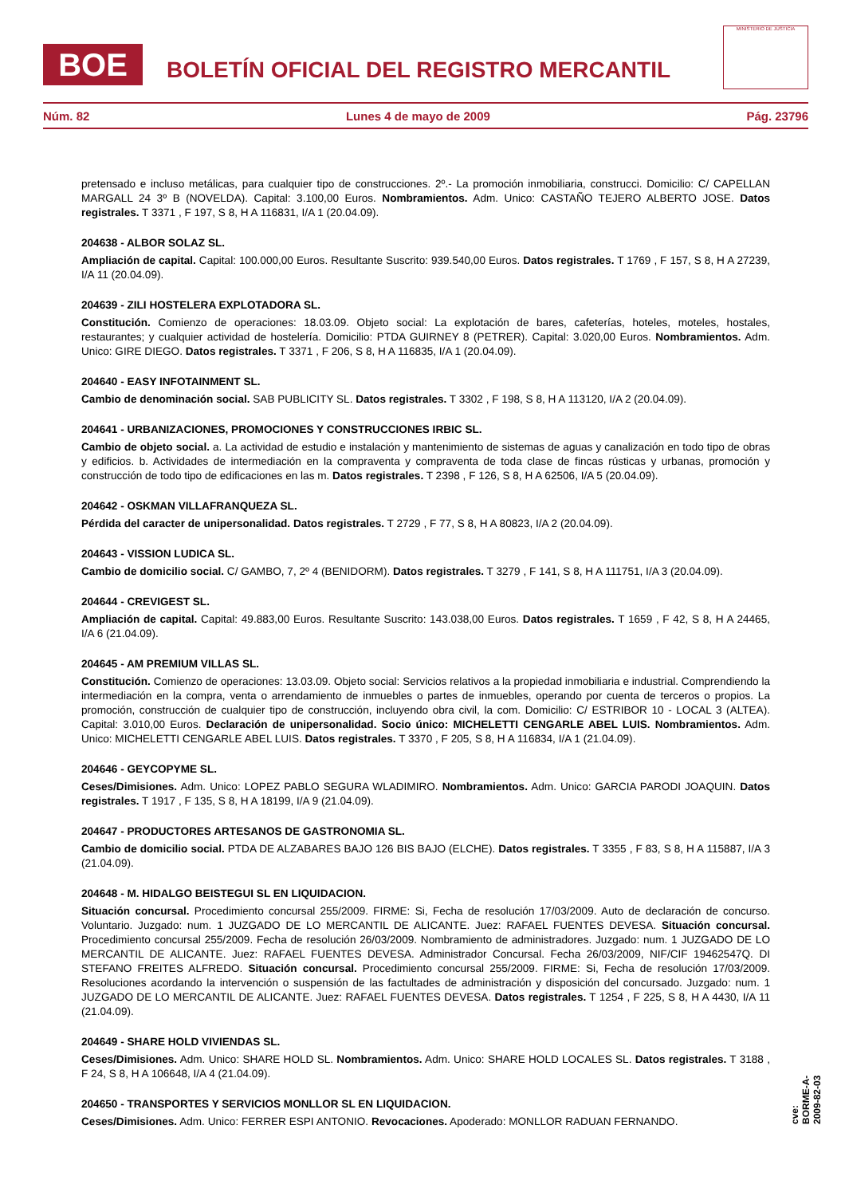BOE
BOLETÍN OFICIAL DEL REGISTRO MERCANTIL
MINISTERIO DE JUSTICIA
Núm. 82 Lunes 4 de mayo de 2009 Pág. 23796
pretensado e incluso metálicas, para cualquier tipo de construcciones. 2º.- La promoción inmobiliaria, construcci. Domicilio: C/ CAPELLAN MARGALL 24 3º B (NOVELDA). Capital: 3.100,00 Euros. Nombramientos. Adm. Unico: CASTAÑO TEJERO ALBERTO JOSE. Datos registrales. T 3371 , F 197, S 8, H A 116831, I/A 1 (20.04.09).
204638 - ALBOR SOLAZ SL.
Ampliación de capital. Capital: 100.000,00 Euros. Resultante Suscrito: 939.540,00 Euros. Datos registrales. T 1769 , F 157, S 8, H A 27239, I/A 11 (20.04.09).
204639 - ZILI HOSTELERA EXPLOTADORA SL.
Constitución. Comienzo de operaciones: 18.03.09. Objeto social: La explotación de bares, cafeterías, hoteles, moteles, hostales, restaurantes; y cualquier actividad de hostelería. Domicilio: PTDA GUIRNEY 8 (PETRER). Capital: 3.020,00 Euros. Nombramientos. Adm. Unico: GIRE DIEGO. Datos registrales. T 3371 , F 206, S 8, H A 116835, I/A 1 (20.04.09).
204640 - EASY INFOTAINMENT SL.
Cambio de denominación social. SAB PUBLICITY SL. Datos registrales. T 3302 , F 198, S 8, H A 113120, I/A 2 (20.04.09).
204641 - URBANIZACIONES, PROMOCIONES Y CONSTRUCCIONES IRBIC SL.
Cambio de objeto social. a. La actividad de estudio e instalación y mantenimiento de sistemas de aguas y canalización en todo tipo de obras y edificios. b. Actividades de intermediación en la compraventa y compraventa de toda clase de fincas rústicas y urbanas, promoción y construcción de todo tipo de edificaciones en las m. Datos registrales. T 2398 , F 126, S 8, H A 62506, I/A 5 (20.04.09).
204642 - OSKMAN VILLAFRANQUEZA SL.
Pérdida del caracter de unipersonalidad. Datos registrales. T 2729 , F 77, S 8, H A 80823, I/A 2 (20.04.09).
204643 - VISSION LUDICA SL.
Cambio de domicilio social. C/ GAMBO, 7, 2º 4 (BENIDORM). Datos registrales. T 3279 , F 141, S 8, H A 111751, I/A 3 (20.04.09).
204644 - CREVIGEST SL.
Ampliación de capital. Capital: 49.883,00 Euros. Resultante Suscrito: 143.038,00 Euros. Datos registrales. T 1659 , F 42, S 8, H A 24465, I/A 6 (21.04.09).
204645 - AM PREMIUM VILLAS SL.
Constitución. Comienzo de operaciones: 13.03.09. Objeto social: Servicios relativos a la propiedad inmobiliaria e industrial. Comprendiendo la intermediación en la compra, venta o arrendamiento de inmuebles o partes de inmuebles, operando por cuenta de terceros o propios. La promoción, construcción de cualquier tipo de construcción, incluyendo obra civil, la com. Domicilio: C/ ESTRIBOR 10 - LOCAL 3 (ALTEA). Capital: 3.010,00 Euros. Declaración de unipersonalidad. Socio único: MICHELETTI CENGARLE ABEL LUIS. Nombramientos. Adm. Unico: MICHELETTI CENGARLE ABEL LUIS. Datos registrales. T 3370 , F 205, S 8, H A 116834, I/A 1 (21.04.09).
204646 - GEYCOPYME SL.
Ceses/Dimisiones. Adm. Unico: LOPEZ PABLO SEGURA WLADIMIRO. Nombramientos. Adm. Unico: GARCIA PARODI JOAQUIN. Datos registrales. T 1917 , F 135, S 8, H A 18199, I/A 9 (21.04.09).
204647 - PRODUCTORES ARTESANOS DE GASTRONOMIA SL.
Cambio de domicilio social. PTDA DE ALZABARES BAJO 126 BIS BAJO (ELCHE). Datos registrales. T 3355 , F 83, S 8, H A 115887, I/A 3 (21.04.09).
204648 - M. HIDALGO BEISTEGUI SL EN LIQUIDACION.
Situación concursal. Procedimiento concursal 255/2009. FIRME: Si, Fecha de resolución 17/03/2009. Auto de declaración de concurso. Voluntario. Juzgado: num. 1 JUZGADO DE LO MERCANTIL DE ALICANTE. Juez: RAFAEL FUENTES DEVESA. Situación concursal. Procedimiento concursal 255/2009. Fecha de resolución 26/03/2009. Nombramiento de administradores. Juzgado: num. 1 JUZGADO DE LO MERCANTIL DE ALICANTE. Juez: RAFAEL FUENTES DEVESA. Administrador Concursal. Fecha 26/03/2009, NIF/CIF 19462547Q. DI STEFANO FREITES ALFREDO. Situación concursal. Procedimiento concursal 255/2009. FIRME: Si, Fecha de resolución 17/03/2009. Resoluciones acordando la intervención o suspensión de las factultades de administración y disposición del concursado. Juzgado: num. 1 JUZGADO DE LO MERCANTIL DE ALICANTE. Juez: RAFAEL FUENTES DEVESA. Datos registrales. T 1254 , F 225, S 8, H A 4430, I/A 11 (21.04.09).
204649 - SHARE HOLD VIVIENDAS SL.
Ceses/Dimisiones. Adm. Unico: SHARE HOLD SL. Nombramientos. Adm. Unico: SHARE HOLD LOCALES SL. Datos registrales. T 3188 , F 24, S 8, H A 106648, I/A 4 (21.04.09).
204650 - TRANSPORTES Y SERVICIOS MONLLOR SL EN LIQUIDACION.
Ceses/Dimisiones. Adm. Unico: FERRER ESPI ANTONIO. Revocaciones. Apoderado: MONLLOR RADUAN FERNANDO.
cve: BORME-A-2009-82-03